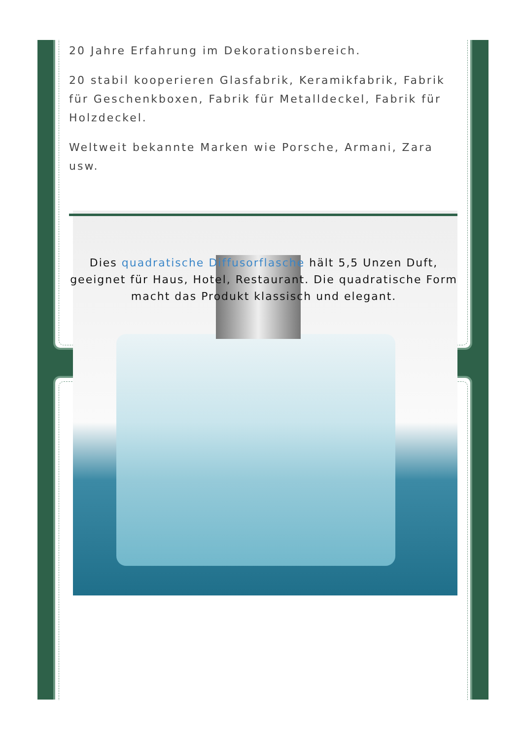20 Jahre Erfahrung im Dekorationsbereich.
20 stabil kooperieren Glasfabrik, Keramikfabrik, Fabrik für Geschenkboxen, Fabrik für Metalldeckel, Fabrik für Holzdeckel.
Weltweit bekannte Marken wie Porsche, Armani, Zara usw.
Dies quadratische Diffusorflasche hält 5,5 Unzen Duft, geeignet für Haus, Hotel, Restaurant. Die quadratische Form macht das Produkt klassisch und elegant.